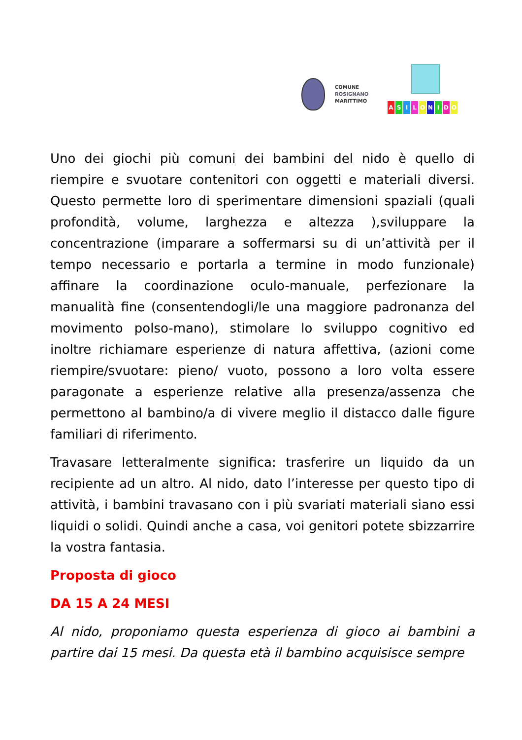COMUNE
ROSIGNANO
MARITTIMO
ASILONIDO
Uno dei giochi più comuni dei bambini del nido è quello di riempire e svuotare contenitori con oggetti e materiali diversi. Questo permette loro di sperimentare dimensioni spaziali (quali profondità, volume, larghezza e altezza ),sviluppare la concentrazione (imparare a soffermarsi su di un’attività per il tempo necessario e portarla a termine in modo funzionale) affinare la coordinazione oculo-manuale, perfezionare la manualità fine (consentendogli/le una maggiore padronanza del movimento polso-mano), stimolare lo sviluppo cognitivo ed inoltre richiamare esperienze di natura affettiva, (azioni come riempire/svuotare: pieno/ vuoto, possono a loro volta essere paragonate a esperienze relative alla presenza/assenza che permettono al bambino/a di vivere meglio il distacco dalle figure familiari di riferimento.
Travasare letteralmente significa: trasferire un liquido da un recipiente ad un altro. Al nido, dato l’interesse per questo tipo di attività, i bambini travasano con i più svariati materiali siano essi liquidi o solidi. Quindi anche a casa, voi genitori potete sbizzarrire la vostra fantasia.
Proposta di gioco
DA 15 A 24 MESI
Al nido, proponiamo questa esperienza di gioco ai bambini a partire dai 15 mesi. Da questa età il bambino acquisisce sempre